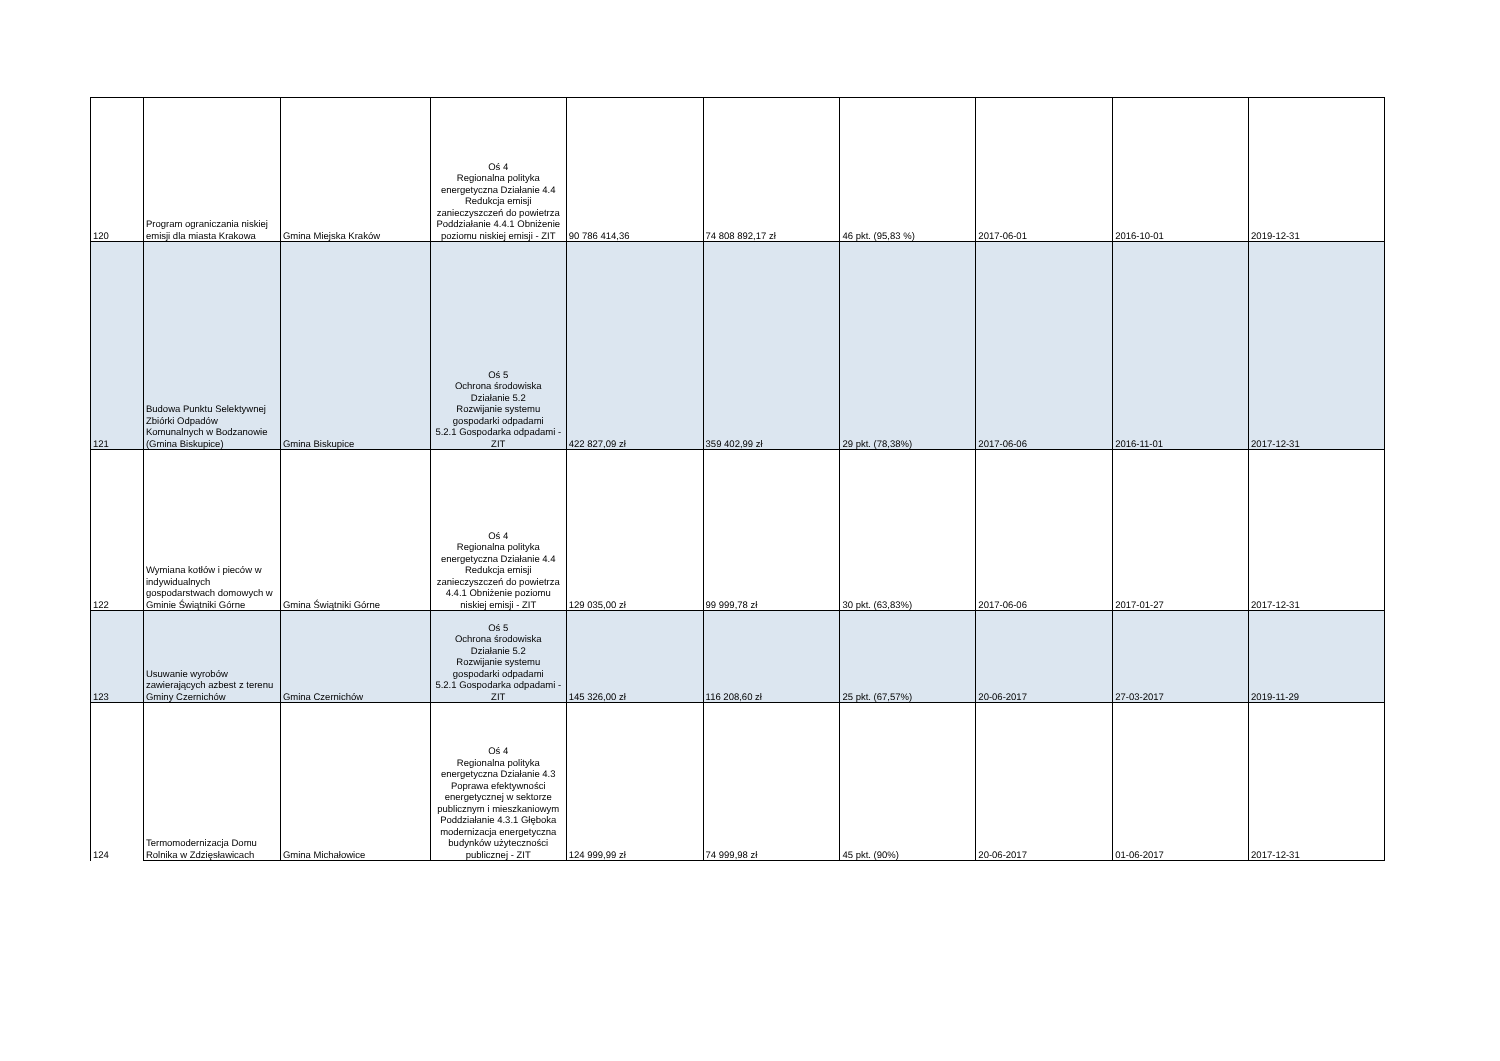| 120 | Program ograniczania niskiej emisji dla miasta Krakowa | Gmina Miejska Kraków | Oś 4 Regionalna polityka energetyczna Działanie 4.4 Redukcja emisji zanieczyszczeń do powietrza Poddziałanie 4.4.1 Obniżenie poziomu niskiej emisji - ZIT | 90 786 414,36 | 74 808 892,17 zł | 46 pkt. (95,83 %) | 2017-06-01 | 2016-10-01 | 2019-12-31 |
| 121 | Budowa Punktu Selektywnej Zbiórki Odpadów Komunalnych w Bodzanowie (Gmina Biskupice) | Gmina Biskupice | Oś 5 Ochrona środowiska Działanie 5.2 Rozwijanie systemu gospodarki odpadami 5.2.1 Gospodarka odpadami - ZIT | 422 827,09 zł | 359 402,99 zł | 29 pkt. (78,38%) | 2017-06-06 | 2016-11-01 | 2017-12-31 |
| 122 | Wymiana kotłów i pieców w indywidualnych gospodarstwach domowych w Gminie Świątniki Górne | Gmina Świątniki Górne | Oś 4 Regionalna polityka energetyczna Działanie 4.4 Redukcja emisji zanieczyszczeń do powietrza 4.4.1 Obniżenie poziomu niskiej emisji - ZIT | 129 035,00 zł | 99 999,78 zł | 30 pkt. (63,83%) | 2017-06-06 | 2017-01-27 | 2017-12-31 |
| 123 | Usuwanie wyrobów zawierających azbest z terenu Gminy Czernichów | Gmina Czernichów | Oś 5 Ochrona środowiska Działanie 5.2 Rozwijanie systemu gospodarki odpadami 5.2.1 Gospodarka odpadami - ZIT | 145 326,00 zł | 116 208,60 zł | 25 pkt. (67,57%) | 20-06-2017 | 27-03-2017 | 2019-11-29 |
| 124 | Termomodernizacja Domu Rolnika w Zdzięsławicach | Gmina Michałowice | Oś 4 Regionalna polityka energetyczna Działanie 4.3 Poprawa efektywności energetycznej w sektorze publicznym i mieszkaniowym Poddziałanie 4.3.1 Głęboka modernizacja energetyczna budynków użyteczności publicznej - ZIT | 124 999,99 zł | 74 999,98 zł | 45 pkt. (90%) | 20-06-2017 | 01-06-2017 | 2017-12-31 |